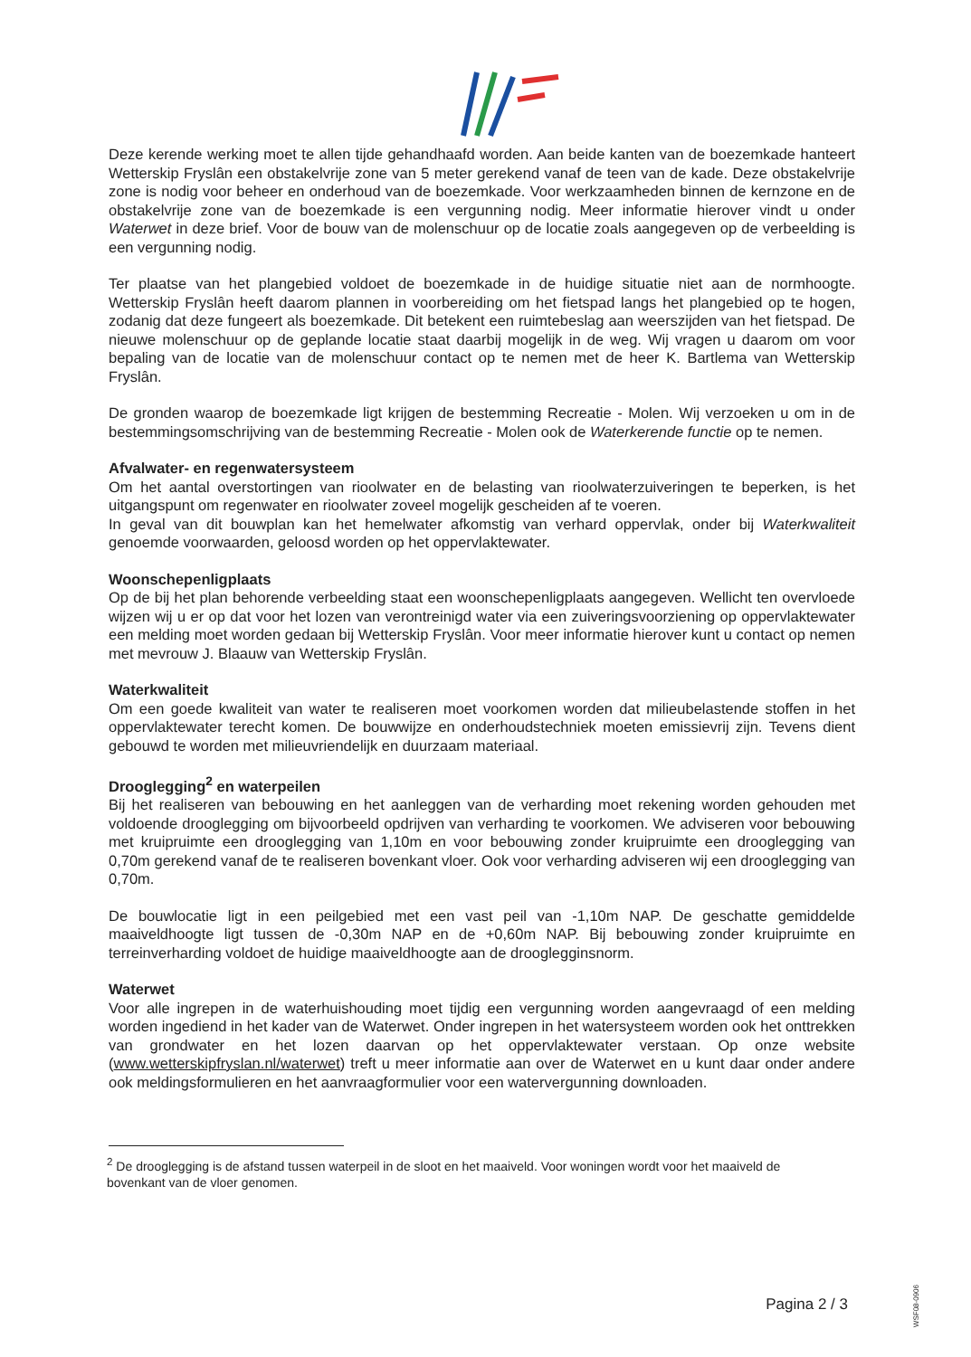Deze kerende werking moet te allen tijde gehandhaafd worden. Aan beide kanten van de boezemkade hanteert Wetterskip Fryslân een obstakelvrije zone van 5 meter gerekend vanaf de teen van de kade. Deze obstakelvrije zone is nodig voor beheer en onderhoud van de boezemkade. Voor werkzaamheden binnen de kernzone en de obstakelvrije zone van de boezemkade is een vergunning nodig. Meer informatie hierover vindt u onder Waterwet in deze brief. Voor de bouw van de molenschuur op de locatie zoals aangegeven op de verbeelding is een vergunning nodig.
Ter plaatse van het plangebied voldoet de boezemkade in de huidige situatie niet aan de normhoogte. Wetterskip Fryslân heeft daarom plannen in voorbereiding om het fietspad langs het plangebied op te hogen, zodanig dat deze fungeert als boezemkade. Dit betekent een ruimtebeslag aan weerszijden van het fietspad. De nieuwe molenschuur op de geplande locatie staat daarbij mogelijk in de weg. Wij vragen u daarom om voor bepaling van de locatie van de molenschuur contact op te nemen met de heer K. Bartlema van Wetterskip Fryslân.
De gronden waarop de boezemkade ligt krijgen de bestemming Recreatie - Molen. Wij verzoeken u om in de bestemmingsomschrijving van de bestemming Recreatie - Molen ook de Waterkerende functie op te nemen.
Afvalwater- en regenwatersysteem
Om het aantal overstortingen van rioolwater en de belasting van rioolwaterzuiveringen te beperken, is het uitgangspunt om regenwater en rioolwater zoveel mogelijk gescheiden af te voeren.
In geval van dit bouwplan kan het hemelwater afkomstig van verhard oppervlak, onder bij Waterkwaliteit genoemde voorwaarden, geloosd worden op het oppervlaktewater.
Woonschepenligplaats
Op de bij het plan behorende verbeelding staat een woonschepenligplaats aangegeven. Wellicht ten overvloede wijzen wij u er op dat voor het lozen van verontreinigd water via een zuiveringsvoorziening op oppervlaktewater een melding moet worden gedaan bij Wetterskip Fryslân. Voor meer informatie hierover kunt u contact op nemen met mevrouw J. Blaauw van Wetterskip Fryslân.
Waterkwaliteit
Om een goede kwaliteit van water te realiseren moet voorkomen worden dat milieubelastende stoffen in het oppervlaktewater terecht komen. De bouwwijze en onderhoudstechniek moeten emissievrij zijn. Tevens dient gebouwd te worden met milieuvriendelijk en duurzaam materiaal.
Drooglegging<sup>2</sup> en waterpeilen
Bij het realiseren van bebouwing en het aanleggen van de verharding moet rekening worden gehouden met voldoende drooglegging om bijvoorbeeld opdrijven van verharding te voorkomen. We adviseren voor bebouwing met kruipruimte een drooglegging van 1,10m en voor bebouwing zonder kruipruimte een drooglegging van 0,70m gerekend vanaf de te realiseren bovenkant vloer. Ook voor verharding adviseren wij een drooglegging van 0,70m.
De bouwlocatie ligt in een peilgebied met een vast peil van -1,10m NAP. De geschatte gemiddelde maaiveldhoogte ligt tussen de -0,30m NAP en de +0,60m NAP. Bij bebouwing zonder kruipruimte en terreinverharding voldoet de huidige maaiveldhoogte aan de drooglegginsnorm.
Waterwet
Voor alle ingrepen in de waterhuishouding moet tijdig een vergunning worden aangevraagd of een melding worden ingediend in het kader van de Waterwet. Onder ingrepen in het watersysteem worden ook het onttrekken van grondwater en het lozen daarvan op het oppervlaktewater verstaan. Op onze website (www.wetterskipfryslan.nl/waterwet) treft u meer informatie aan over de Waterwet en u kunt daar onder andere ook meldingsformulieren en het aanvraagformulier voor een watervergunning downloaden.
<sup>2</sup> De drooglegging is de afstand tussen waterpeil in de sloot en het maaiveld. Voor woningen wordt voor het maaiveld de bovenkant van de vloer genomen.
Pagina 2 / 3
WSF08-0906